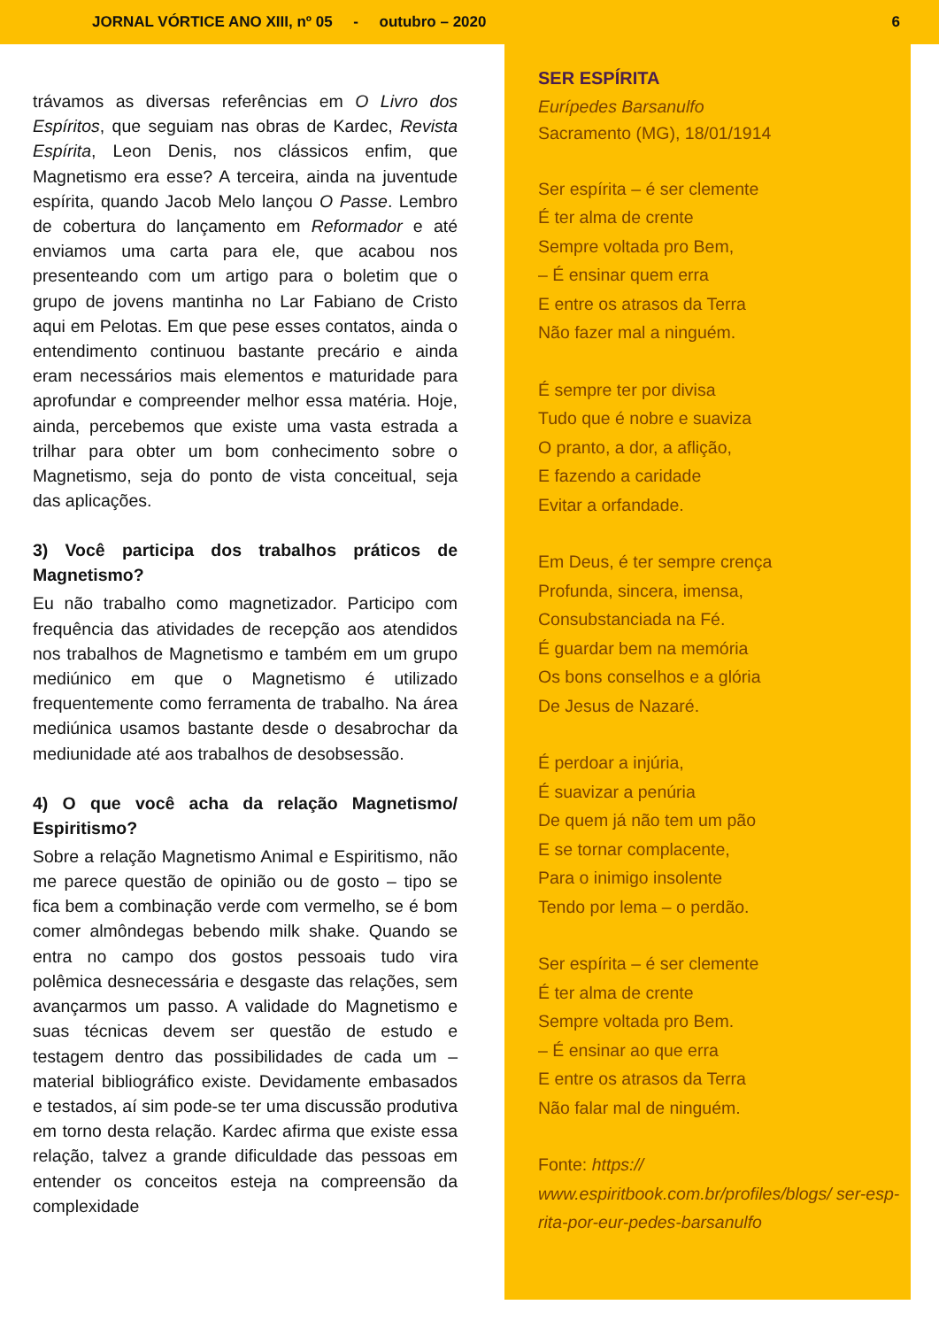JORNAL VÓRTICE ANO XIII, nº 05 - outubro – 2020 6
trávamos as diversas referências em O Livro dos Espíritos, que seguiam nas obras de Kardec, Revista Espírita, Leon Denis, nos clássicos enfim, que Magnetismo era esse? A terceira, ainda na juventude espírita, quando Jacob Melo lançou O Passe. Lembro de cobertura do lançamento em Reformador e até enviamos uma carta para ele, que acabou nos presenteando com um artigo para o boletim que o grupo de jovens mantinha no Lar Fabiano de Cristo aqui em Pelotas. Em que pese esses contatos, ainda o entendimento continuou bastante precário e ainda eram necessários mais elementos e maturidade para aprofundar e compreender melhor essa matéria. Hoje, ainda, percebemos que existe uma vasta estrada a trilhar para obter um bom conhecimento sobre o Magnetismo, seja do ponto de vista conceitual, seja das aplicações.
3) Você participa dos trabalhos práticos de Magnetismo?
Eu não trabalho como magnetizador. Participo com frequência das atividades de recepção aos atendidos nos trabalhos de Magnetismo e também em um grupo mediúnico em que o Magnetismo é utilizado frequentemente como ferramenta de trabalho. Na área mediúnica usamos bastante desde o desabrochar da mediunidade até aos trabalhos de desobsessão.
4) O que você acha da relação Magnetismo/ Espiritismo?
Sobre a relação Magnetismo Animal e Espiritismo, não me parece questão de opinião ou de gosto – tipo se fica bem a combinação verde com vermelho, se é bom comer almôndegas bebendo milk shake. Quando se entra no campo dos gostos pessoais tudo vira polêmica desnecessária e desgaste das relações, sem avançarmos um passo. A validade do Magnetismo e suas técnicas devem ser questão de estudo e testagem dentro das possibilidades de cada um – material bibliográfico existe. Devidamente embasados e testados, aí sim pode-se ter uma discussão produtiva em torno desta relação. Kardec afirma que existe essa relação, talvez a grande dificuldade das pessoas em entender os conceitos esteja na compreensão da complexidade
SER ESPÍRITA
Eurípedes Barsanulfo
Sacramento (MG), 18/01/1914
Ser espírita – é ser clemente
É ter alma de crente
Sempre voltada pro Bem,
– É ensinar quem erra
E entre os atrasos da Terra
Não fazer mal a ninguém.
É sempre ter por divisa
Tudo que é nobre e suaviza
O pranto, a dor, a aflição,
E fazendo a caridade
Evitar a orfandade.
Em Deus, é ter sempre crença
Profunda, sincera, imensa,
Consubstanciada na Fé.
É guardar bem na memória
Os bons conselhos e a glória
De Jesus de Nazaré.
É perdoar a injúria,
É suavizar a penúria
De quem já não tem um pão
E se tornar complacente,
Para o inimigo insolente
Tendo por lema – o perdão.
Ser espírita – é ser clemente
É ter alma de crente
Sempre voltada pro Bem.
– É ensinar ao que erra
E entre os atrasos da Terra
Não falar mal de ninguém.
Fonte: https:// www.espiritbook.com.br/profiles/blogs/ ser-esp-rita-por-eur-pedes-barsanulfo